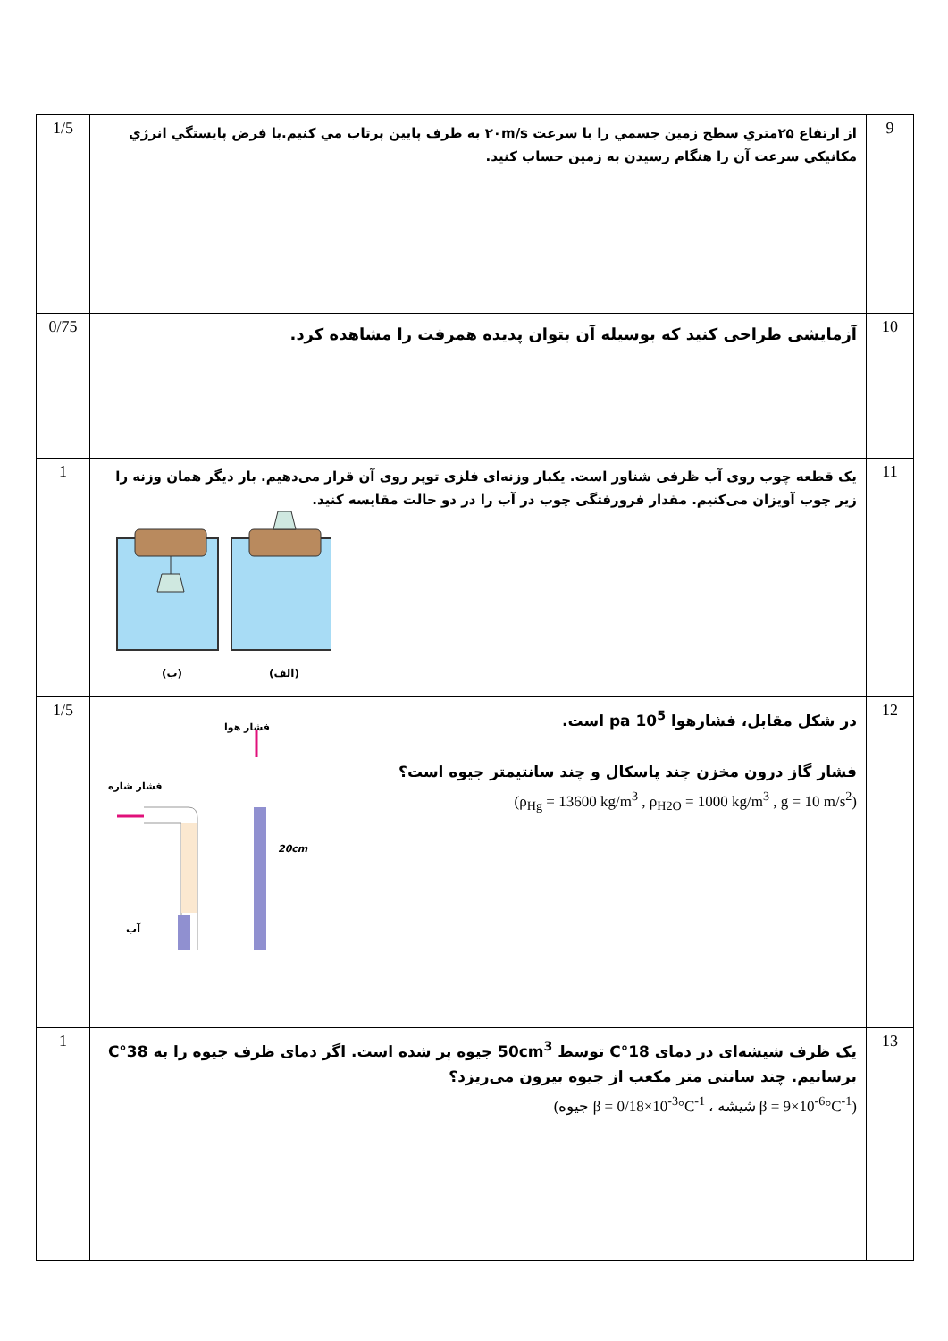| 9 | از ارتفاع ۲۵متري سطح زمين جسمي را با سرعت ۲۰m/s به طرف پايين پرتاب مي کنيم.با فرض پايستگي انرژي مکانيکي سرعت آن را هنگام رسيدن به زمين حساب کنيد. | 1/5 |
| 10 | آزمایشی طراحی کنید که بوسیله آن بتوان پدیده همرفت را مشاهده کرد. | 0/75 |
| 11 | یک قطعه چوب روی آب ظرفی شناور است. یکبار وزنه‌ای فلزی توپر روی آن قرار می‌دهیم. بار دیگر همان وزنه را زیر چوب آویزان می‌کنیم. مقدار فرورفتگی چوب در آب را در دو حالت مقایسه کنید. (ب) (الف) | 1 |
| 12 | در شکل مقابل، فشارهوا 10<sup>5</sup> pa است. فشار گاز درون مخزن چند پاسکال و چند سانتیمتر جیوه است؟ (ρ<sub>Hg</sub> = 13600 kg/m<sup>3</sup> , ρ<sub>H2O</sub> = 1000 kg/m<sup>3</sup> , g = 10 m/s<sup>2</sup>) فشار هوا فشار شاره 20cm آب | 1/5 |
| 13 | یک ظرف شیشه‌ای در دمای 18°C توسط 50cm<sup>3</sup> جیوه پر شده است. اگر دمای ظرف جیوه را به 38°C برسانیم. چند سانتی متر مکعب از جیوه بیرون می‌ریزد؟ (جیوه β = 0/18×10<sup>-3</sup>°C<sup>-1</sup> ، شیشه β = 9×10<sup>-6</sup>°C<sup>-1</sup>) | 1 |